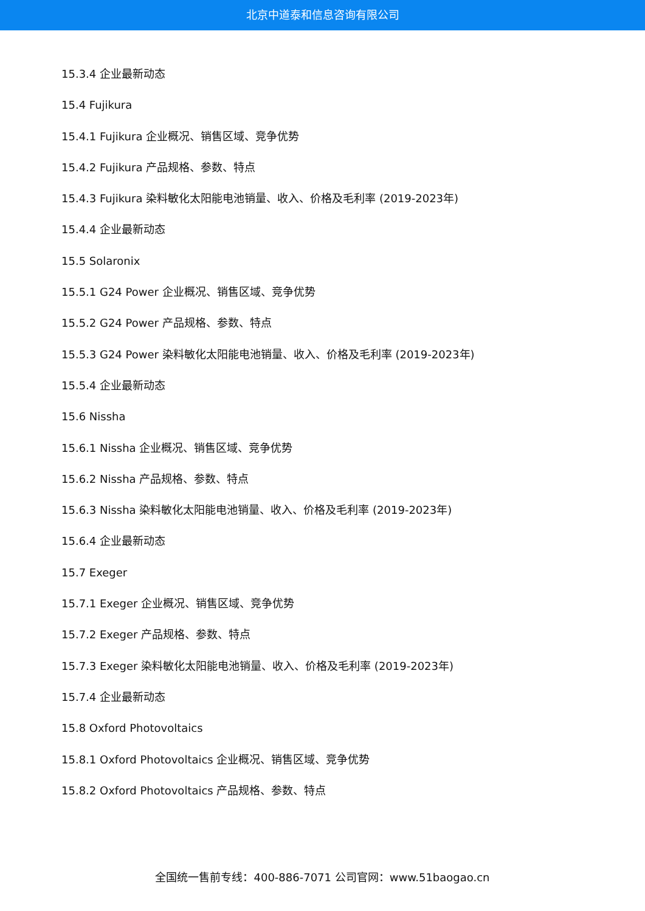北京中道泰和信息咨询有限公司
15.3.4 企业最新动态
15.4 Fujikura
15.4.1 Fujikura 企业概况、销售区域、竞争优势
15.4.2 Fujikura 产品规格、参数、特点
15.4.3 Fujikura 染料敏化太阳能电池销量、收入、价格及毛利率 (2019-2023年)
15.4.4 企业最新动态
15.5 Solaronix
15.5.1 G24 Power 企业概况、销售区域、竞争优势
15.5.2 G24 Power 产品规格、参数、特点
15.5.3 G24 Power 染料敏化太阳能电池销量、收入、价格及毛利率 (2019-2023年)
15.5.4 企业最新动态
15.6 Nissha
15.6.1 Nissha 企业概况、销售区域、竞争优势
15.6.2 Nissha 产品规格、参数、特点
15.6.3 Nissha 染料敏化太阳能电池销量、收入、价格及毛利率 (2019-2023年)
15.6.4 企业最新动态
15.7 Exeger
15.7.1 Exeger 企业概况、销售区域、竞争优势
15.7.2 Exeger 产品规格、参数、特点
15.7.3 Exeger 染料敏化太阳能电池销量、收入、价格及毛利率 (2019-2023年)
15.7.4 企业最新动态
15.8 Oxford Photovoltaics
15.8.1 Oxford Photovoltaics 企业概况、销售区域、竞争优势
15.8.2 Oxford Photovoltaics 产品规格、参数、特点
全国统一售前专线：400-886-7071 公司官网：www.51baogao.cn